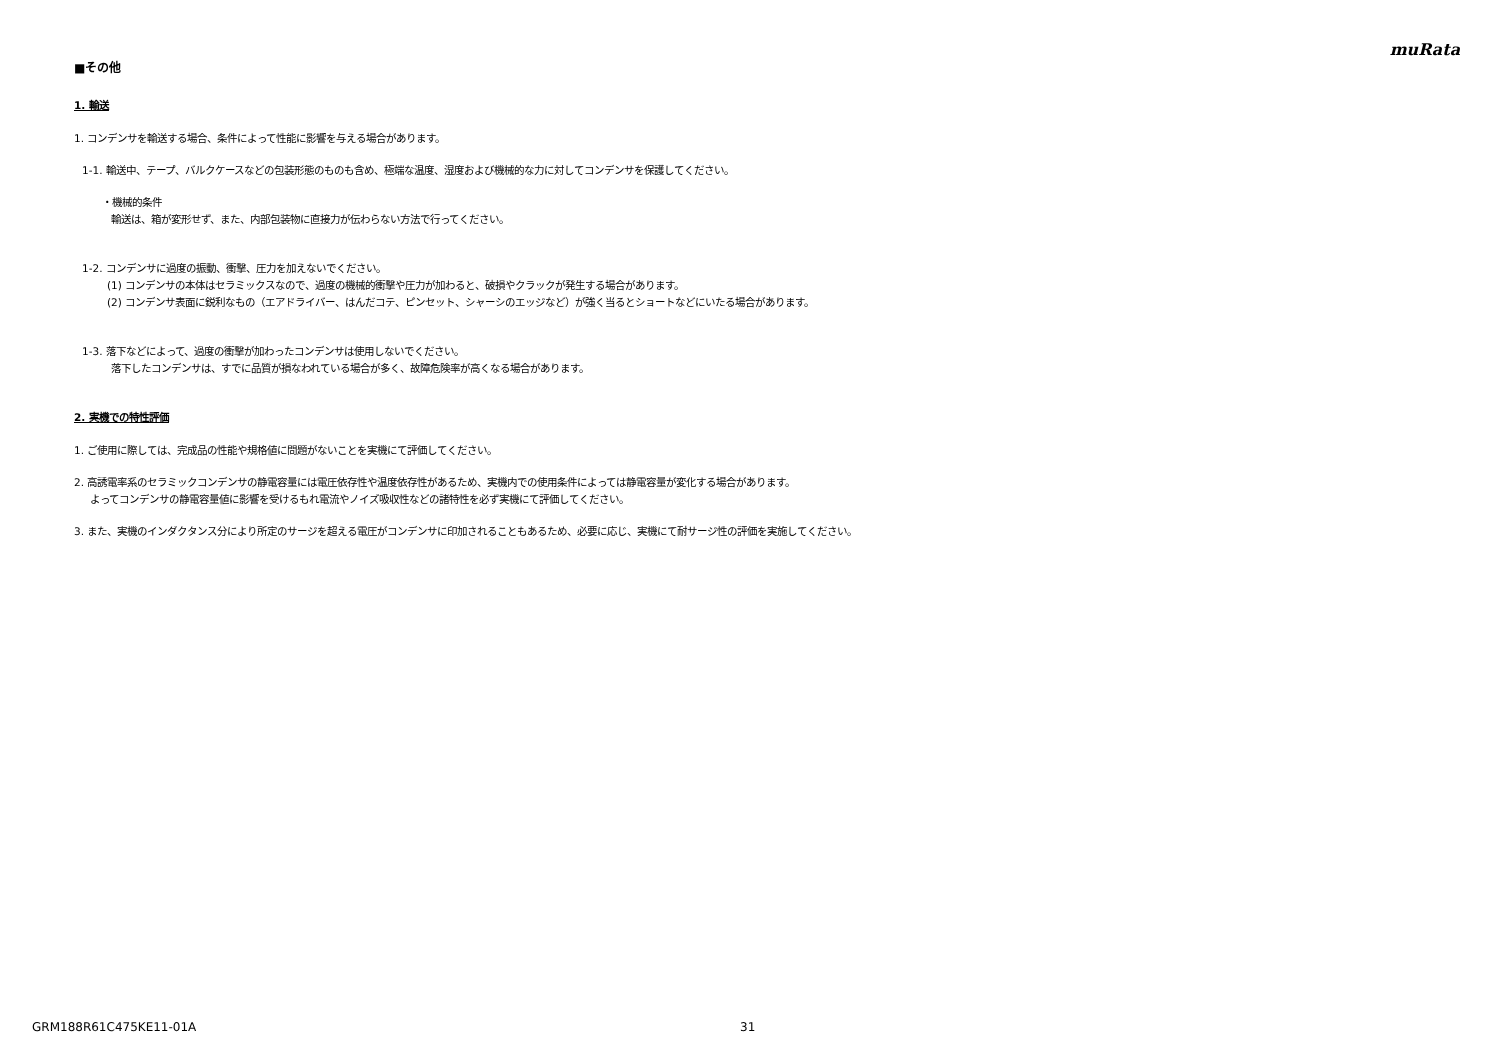muRata
■その他
1. 輸送
1. コンデンサを輸送する場合、条件によって性能に影響を与える場合があります。
1-1. 輸送中、テープ、バルクケースなどの包装形態のものも含め、極端な温度、湿度および機械的な力に対してコンデンサを保護してください。
・機械的条件
輸送は、箱が変形せず、また、内部包装物に直接力が伝わらない方法で行ってください。
1-2. コンデンサに過度の振動、衝撃、圧力を加えないでください。
(1) コンデンサの本体はセラミックスなので、過度の機械的衝撃や圧力が加わると、破損やクラックが発生する場合があります。
(2) コンデンサ表面に鋭利なもの（エアドライバー、はんだコテ、ピンセット、シャーシのエッジなど）が強く当るとショートなどにいたる場合があります。
1-3. 落下などによって、過度の衝撃が加わったコンデンサは使用しないでください。
落下したコンデンサは、すでに品質が損なわれている場合が多く、故障危険率が高くなる場合があります。
2. 実機での特性評価
1. ご使用に際しては、完成品の性能や規格値に問題がないことを実機にて評価してください。
2. 高誘電率系のセラミックコンデンサの静電容量には電圧依存性や温度依存性があるため、実機内での使用条件によっては静電容量が変化する場合があります。
よってコンデンサの静電容量値に影響を受けるもれ電流やノイズ吸収性などの諸特性を必ず実機にて評価してください。
3. また、実機のインダクタンス分により所定のサージを超える電圧がコンデンサに印加されることもあるため、必要に応じ、実機にて耐サージ性の評価を実施してください。
GRM188R61C475KE11-01A 31